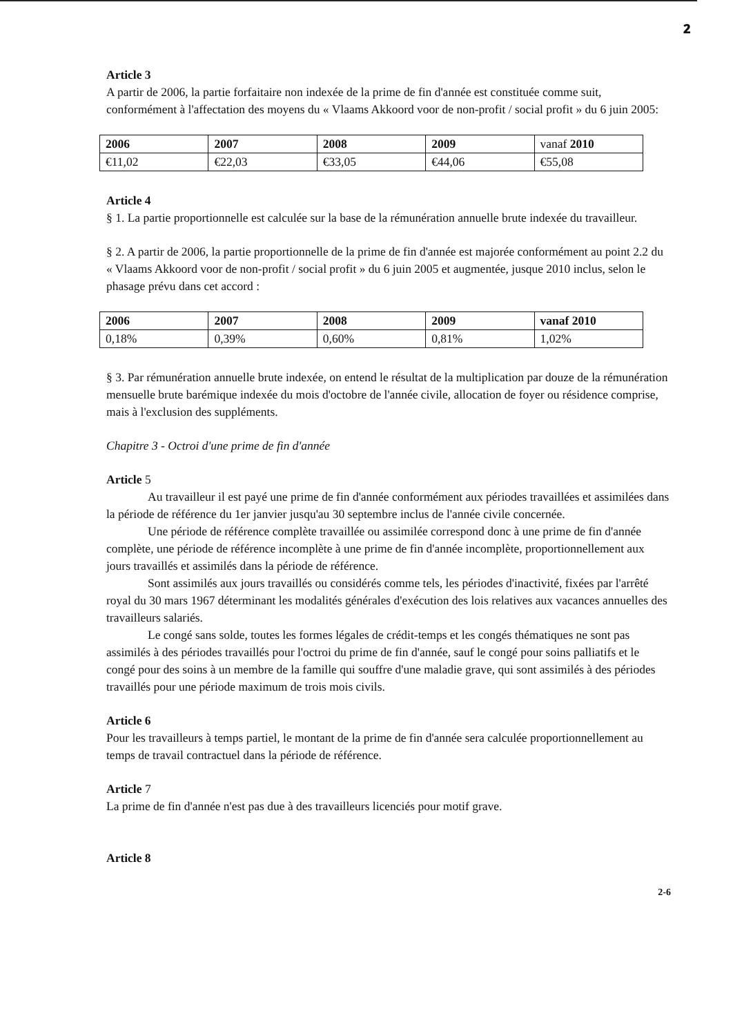𝟐
Article 3
A partir de 2006, la partie forfaitaire non indexée de la prime de fin d'année est constituée comme suit, conformément à l'affectation des moyens du « Vlaams Akkoord voor de non-profit / social profit » du 6 juin 2005:
| 2006 | 2007 | 2008 | 2009 | vanaf 2010 |
| €11,02 | €22,03 | €33,05 | €44,06 | €55,08 |
Article 4
§ 1. La partie proportionnelle est calculée sur la base de la rémunération annuelle brute indexée du travailleur.
§ 2. A partir de 2006, la partie proportionnelle de la prime de fin d'année est majorée conformément au point 2.2 du « Vlaams Akkoord voor de non-profit / social profit » du 6 juin 2005 et augmentée, jusque 2010 inclus, selon le phasage prévu dans cet accord :
| 2006 | 2007 | 2008 | 2009 | vanaf 2010 |
| 0,18% | 0,39% | 0,60% | 0,81% | 1,02% |
§ 3. Par rémunération annuelle brute indexée, on entend le résultat de la multiplication par douze de la rémunération mensuelle brute barémique indexée du mois d'octobre de l'année civile, allocation de foyer ou résidence comprise, mais à l'exclusion des suppléments.
Chapitre 3 - Octroi d'une prime de fin d'année
Article 5
Au travailleur il est payé une prime de fin d'année conformément aux périodes travaillées et assimilées dans la période de référence du 1er janvier jusqu'au 30 septembre inclus de l'année civile concernée.
Une période de référence complète travaillée ou assimilée correspond donc à une prime de fin d'année complète, une période de référence incomplète à une prime de fin d'année incomplète, proportionnellement aux jours travaillés et assimilés dans la période de référence.
Sont assimilés aux jours travaillés ou considérés comme tels, les périodes d'inactivité, fixées par l'arrêté royal du 30 mars 1967 déterminant les modalités générales d'exécution des lois relatives aux vacances annuelles des travailleurs salariés.
Le congé sans solde, toutes les formes légales de crédit-temps et les congés thématiques ne sont pas assimilés à des périodes travaillés pour l'octroi du prime de fin d'année, sauf le congé pour soins palliatifs et le congé pour des soins à un membre de la famille qui souffre d'une maladie grave, qui sont assimilés à des périodes travaillés pour une période maximum de trois mois civils.
Article 6
Pour les travailleurs à temps partiel, le montant de la prime de fin d'année sera calculée proportionnellement au temps de travail contractuel dans la période de référence.
Article 7
La prime de fin d'année n'est pas due à des travailleurs licenciés pour motif grave.
Article 8
2-6